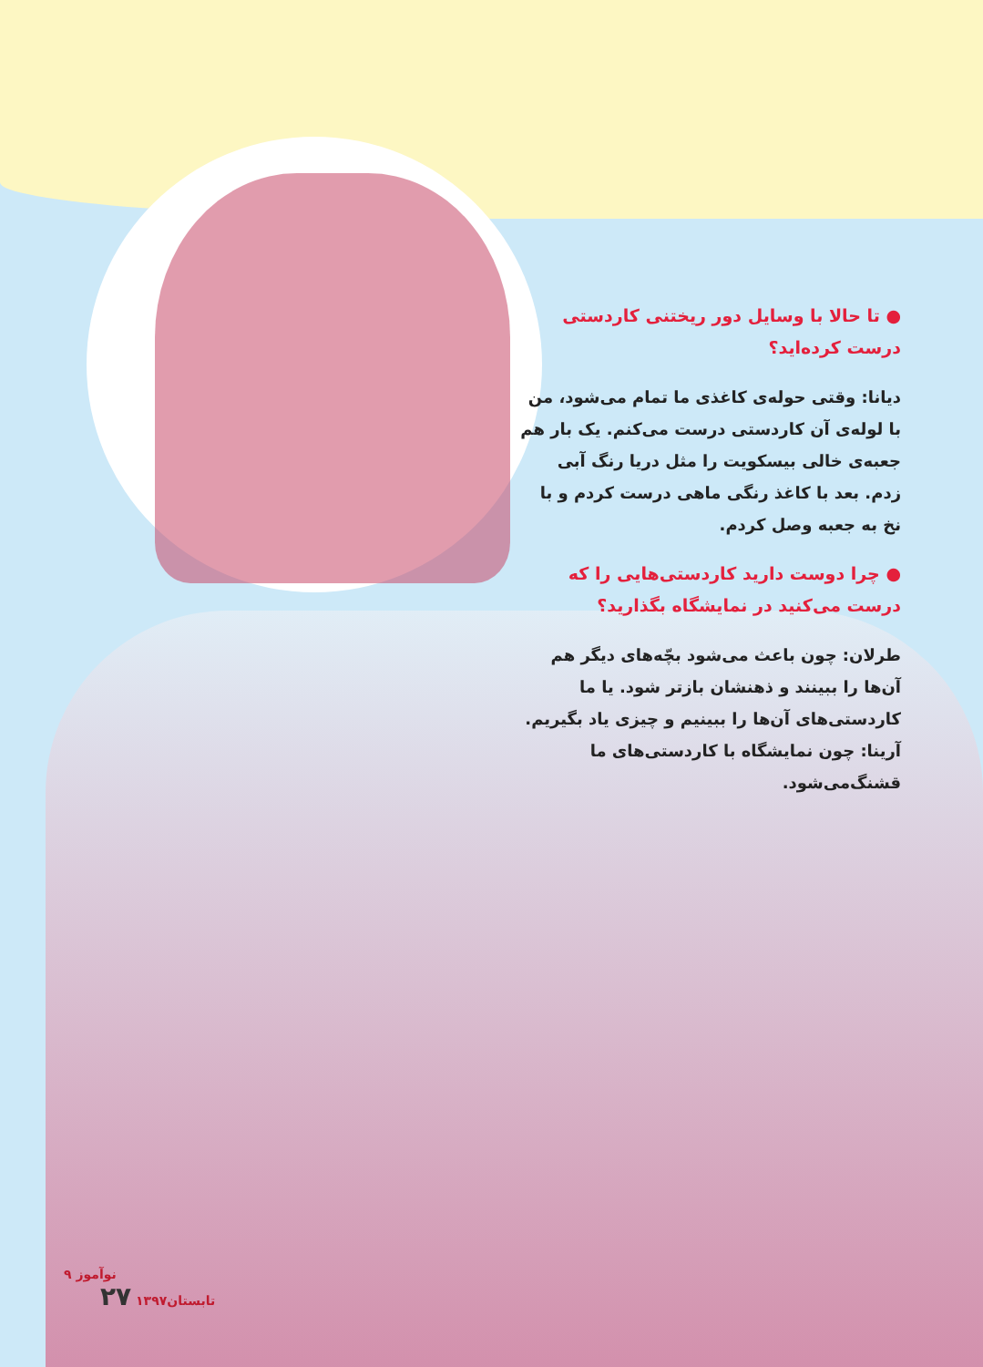● تا حالا با وسایل دور ریختنی کاردستی درست کرده‌اید؟
دیانا: وقتی حوله‌ی کاغذی ما تمام می‌شود، من با لوله‌ی آن کاردستی درست می‌کنم. یک بار هم جعبه‌ی خالی بیسکویت را مثل دریا رنگ آبی زدم. بعد با کاغذ رنگی ماهی درست کردم و با نخ به جعبه وصل کردم.
● چرا دوست دارید کاردستی‌هایی را که درست می‌کنید در نمایشگاه بگذارید؟
طرلان: چون باعث می‌شود بچّه‌های دیگر هم آن‌ها را ببینند و ذهنشان بازتر شود. یا ما کاردستی‌های آن‌ها را ببینیم و چیزی یاد بگیریم.
آرینا: چون نمایشگاه با کاردستی‌های ما قشنگ‌می‌شود.
۹ نوآموز
تابستان۱۳۹۷ ۲۷